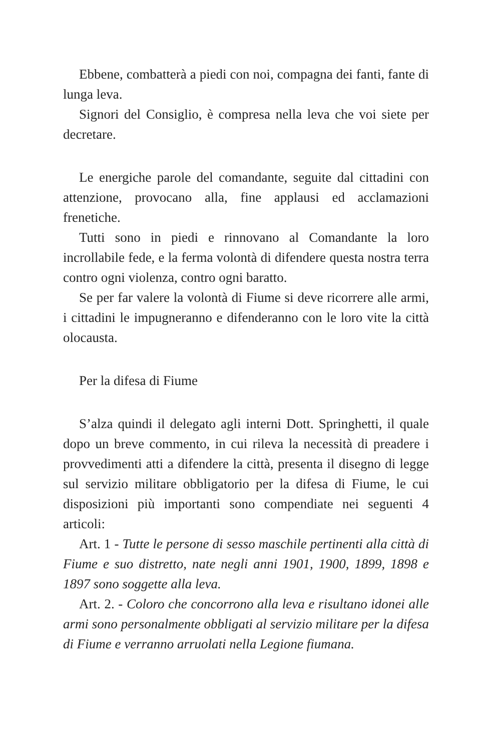Ebbene, combatterà a piedi con noi, compagna dei fanti, fante di lunga leva.
Signori del Consiglio, è compresa nella leva che voi siete per decretare.
Le energiche parole del comandante, seguite dal cittadini con attenzione, provocano alla, fine applausi ed acclamazioni frenetiche.
Tutti sono in piedi e rinnovano al Comandante la loro incrollabile fede, e la ferma volontà di difendere questa nostra terra contro ogni violenza, contro ogni baratto.
Se per far valere la volontà di Fiume si deve ricorrere alle armi, i cittadini le impugneranno e difenderanno con le loro vite la città olocausta.
Per la difesa di Fiume
S’alza quindi il delegato agli interni Dott. Springhetti, il quale dopo un breve commento, in cui rileva la necessità di preadere i provvedimenti atti a difendere la città, presenta il disegno di legge sul servizio militare obbligatorio per la difesa di Fiume, le cui disposizioni più importanti sono compendiate nei seguenti 4 articoli:
Art. 1 - Tutte le persone di sesso maschile pertinenti alla città di Fiume e suo distretto, nate negli anni 1901, 1900, 1899, 1898 e 1897 sono soggette alla leva.
Art. 2. - Coloro che concorrono alla leva e risultano idonei alle armi sono personalmente obbligati al servizio militare per la difesa di Fiume e verranno arruolati nella Legione fiumana.